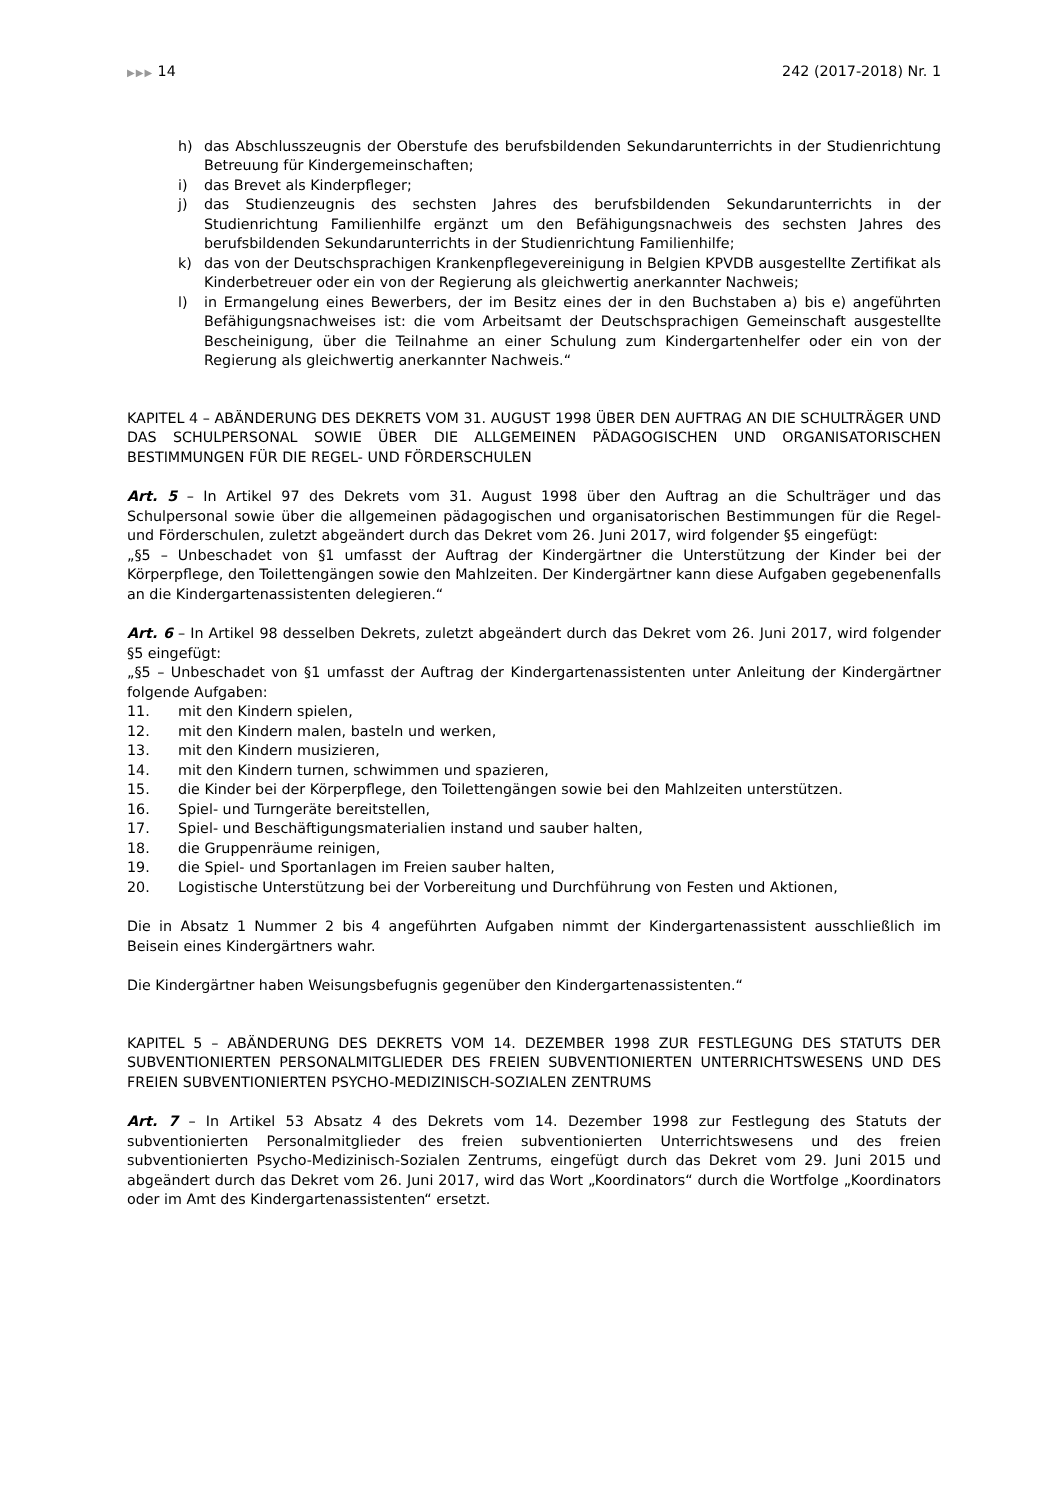▶▶▶ 14 242 (2017-2018) Nr. 1
h) das Abschlusszeugnis der Oberstufe des berufsbildenden Sekundarunterrichts in der Studienrichtung Betreuung für Kindergemeinschaften;
i) das Brevet als Kinderpfleger;
j) das Studienzeugnis des sechsten Jahres des berufsbildenden Sekundarunterrichts in der Studienrichtung Familienhilfe ergänzt um den Befähigungsnachweis des sechsten Jahres des berufsbildenden Sekundarunterrichts in der Studienrichtung Familienhilfe;
k) das von der Deutschsprachigen Krankenpflegevereinigung in Belgien KPVDB ausgestellte Zertifikat als Kinderbetreuer oder ein von der Regierung als gleichwertig anerkannter Nachweis;
l) in Ermangelung eines Bewerbers, der im Besitz eines der in den Buchstaben a) bis e) angeführten Befähigungsnachweises ist: die vom Arbeitsamt der Deutschsprachigen Gemeinschaft ausgestellte Bescheinigung, über die Teilnahme an einer Schulung zum Kindergartenhelfer oder ein von der Regierung als gleichwertig anerkannter Nachweis.“
KAPITEL 4 – ABÄNDERUNG DES DEKRETS VOM 31. AUGUST 1998 ÜBER DEN AUFTRAG AN DIE SCHULTRÄGER UND DAS SCHULPERSONAL SOWIE ÜBER DIE ALLGEMEINEN PÄDAGOGISCHEN UND ORGANISATORISCHEN BESTIMMUNGEN FÜR DIE REGEL- UND FÖRDERSCHULEN
Art. 5 – In Artikel 97 des Dekrets vom 31. August 1998 über den Auftrag an die Schulträger und das Schulpersonal sowie über die allgemeinen pädagogischen und organisatorischen Bestimmungen für die Regel- und Förderschulen, zuletzt abgeändert durch das Dekret vom 26. Juni 2017, wird folgender §5 eingefügt:
„§5 – Unbeschadet von §1 umfasst der Auftrag der Kindergärtner die Unterstützung der Kinder bei der Körperpflege, den Toilettengängen sowie den Mahlzeiten. Der Kindergärtner kann diese Aufgaben gegebenenfalls an die Kindergartenassistenten delegieren.“
Art. 6 – In Artikel 98 desselben Dekrets, zuletzt abgeändert durch das Dekret vom 26. Juni 2017, wird folgender §5 eingefügt:
„§5 – Unbeschadet von §1 umfasst der Auftrag der Kindergartenassistenten unter Anleitung der Kindergärtner folgende Aufgaben:
11. mit den Kindern spielen,
12. mit den Kindern malen, basteln und werken,
13. mit den Kindern musizieren,
14. mit den Kindern turnen, schwimmen und spazieren,
15. die Kinder bei der Körperpflege, den Toilettengängen sowie bei den Mahlzeiten unterstützen.
16. Spiel- und Turngeräte bereitstellen,
17. Spiel- und Beschäftigungsmaterialien instand und sauber halten,
18. die Gruppenräume reinigen,
19. die Spiel- und Sportanlagen im Freien sauber halten,
20. Logistische Unterstützung bei der Vorbereitung und Durchführung von Festen und Aktionen,
Die in Absatz 1 Nummer 2 bis 4 angeführten Aufgaben nimmt der Kindergartenassistent ausschließlich im Beisein eines Kindergärtners wahr.
Die Kindergärtner haben Weisungsbefugnis gegenüber den Kindergartenassistenten.“
KAPITEL 5 – ABÄNDERUNG DES DEKRETS VOM 14. DEZEMBER 1998 ZUR FESTLEGUNG DES STATUTS DER SUBVENTIONIERTEN PERSONALMITGLIEDER DES FREIEN SUBVENTIONIERTEN UNTERRICHTSWESENS UND DES FREIEN SUBVENTIONIERTEN PSYCHO-MEDIZINISCH-SOZIALEN ZENTRUMS
Art. 7 – In Artikel 53 Absatz 4 des Dekrets vom 14. Dezember 1998 zur Festlegung des Statuts der subventionierten Personalmitglieder des freien subventionierten Unterrichtswesens und des freien subventionierten Psycho-Medizinisch-Sozialen Zentrums, eingefügt durch das Dekret vom 29. Juni 2015 und abgeändert durch das Dekret vom 26. Juni 2017, wird das Wort „Koordinators“ durch die Wortfolge „Koordinators oder im Amt des Kindergartenassistenten“ ersetzt.